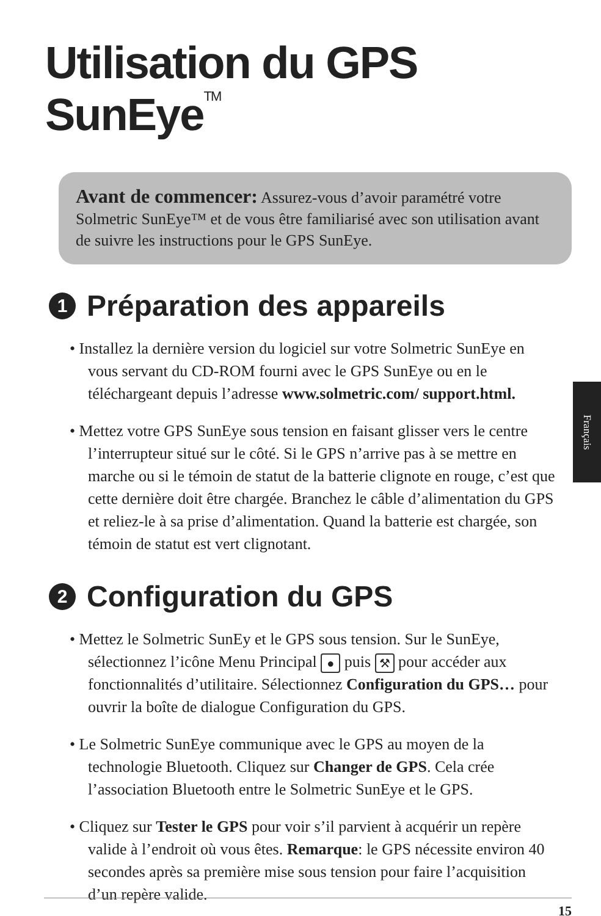Utilisation du GPS SunEye<sup>TM</sup>
Avant de commencer: Assurez-vous d’avoir paramétré votre Solmetric SunEye™ et de vous être familiarisé avec son utilisation avant de suivre les instructions pour le GPS SunEye.
1 Préparation des appareils
• Installez la dernière version du logiciel sur votre Solmetric SunEye en vous servant du CD-ROM fourni avec le GPS SunEye ou en le téléchargeant depuis l’adresse www.solmetric.com/ support.html.
• Mettez votre GPS SunEye sous tension en faisant glisser vers le centre l’interrupteur situé sur le côté. Si le GPS n’arrive pas à se mettre en marche ou si le témoin de statut de la batterie clignote en rouge, c’est que cette dernière doit être chargée. Branchez le câble d’alimentation du GPS et reliez-le à sa prise d’alimentation. Quand la batterie est chargée, son témoin de statut est vert clignotant.
2 Configuration du GPS
• Mettez le Solmetric SunEy et le GPS sous tension. Sur le SunEye, sélectionnez l’icône Menu Principal ● puis ⚒ pour accéder aux fonctionnalités d’utilitaire. Sélectionnez Configuration du GPS… pour ouvrir la boîte de dialogue Configuration du GPS.
• Le Solmetric SunEye communique avec le GPS au moyen de la technologie Bluetooth. Cliquez sur Changer de GPS. Cela crée l’association Bluetooth entre le Solmetric SunEye et le GPS.
• Cliquez sur Tester le GPS pour voir s’il parvient à acquérir un repère valide à l’endroit où vous êtes. Remarque: le GPS nécessite environ 40 secondes après sa première mise sous tension pour faire l’acquisition d’un repère valide.
Français
15